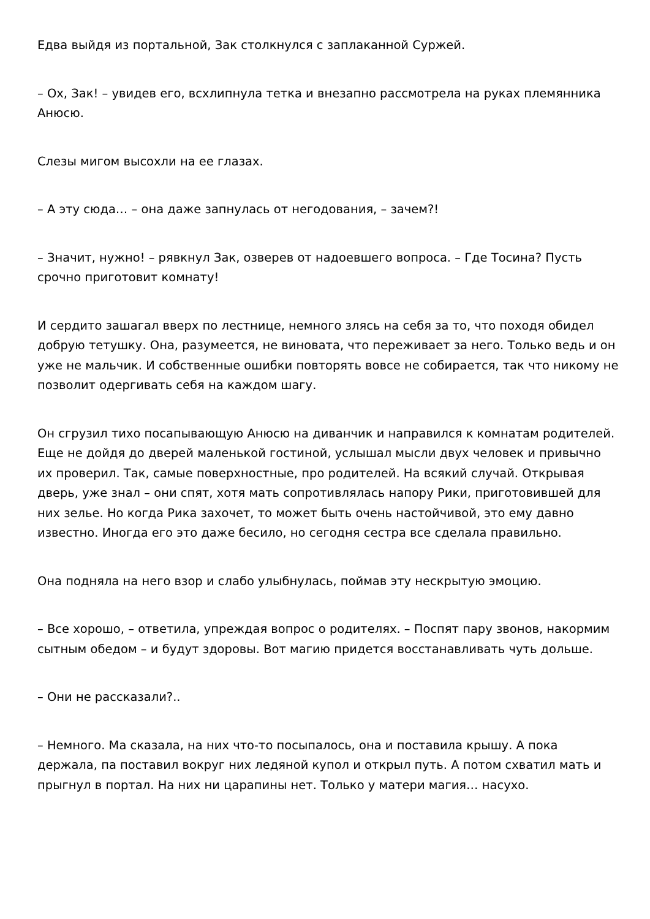Едва выйдя из портальной, Зак столкнулся с заплаканной Суржей.
– Ох, Зак! – увидев его, всхлипнула тетка и внезапно рассмотрела на руках племянника Анюсю.
Слезы мигом высохли на ее глазах.
– А эту сюда… – она даже запнулась от негодования, – зачем?!
– Значит, нужно! – рявкнул Зак, озверев от надоевшего вопроса. – Где Тосина? Пусть срочно приготовит комнату!
И сердито зашагал вверх по лестнице, немного злясь на себя за то, что походя обидел добрую тетушку. Она, разумеется, не виновата, что переживает за него. Только ведь и он уже не мальчик. И собственные ошибки повторять вовсе не собирается, так что никому не позволит одергивать себя на каждом шагу.
Он сгрузил тихо посапывающую Анюсю на диванчик и направился к комнатам родителей. Еще не дойдя до дверей маленькой гостиной, услышал мысли двух человек и привычно их проверил. Так, самые поверхностные, про родителей. На всякий случай. Открывая дверь, уже знал – они спят, хотя мать сопротивлялась напору Рики, приготовившей для них зелье. Но когда Рика захочет, то может быть очень настойчивой, это ему давно известно. Иногда его это даже бесило, но сегодня сестра все сделала правильно.
Она подняла на него взор и слабо улыбнулась, поймав эту нескрытую эмоцию.
– Все хорошо, – ответила, упреждая вопрос о родителях. – Поспят пару звонов, накормим сытным обедом – и будут здоровы. Вот магию придется восстанавливать чуть дольше.
– Они не рассказали?..
– Немного. Ма сказала, на них что-то посыпалось, она и поставила крышу. А пока держала, па поставил вокруг них ледяной купол и открыл путь. А потом схватил мать и прыгнул в портал. На них ни царапины нет. Только у матери магия… насухо.